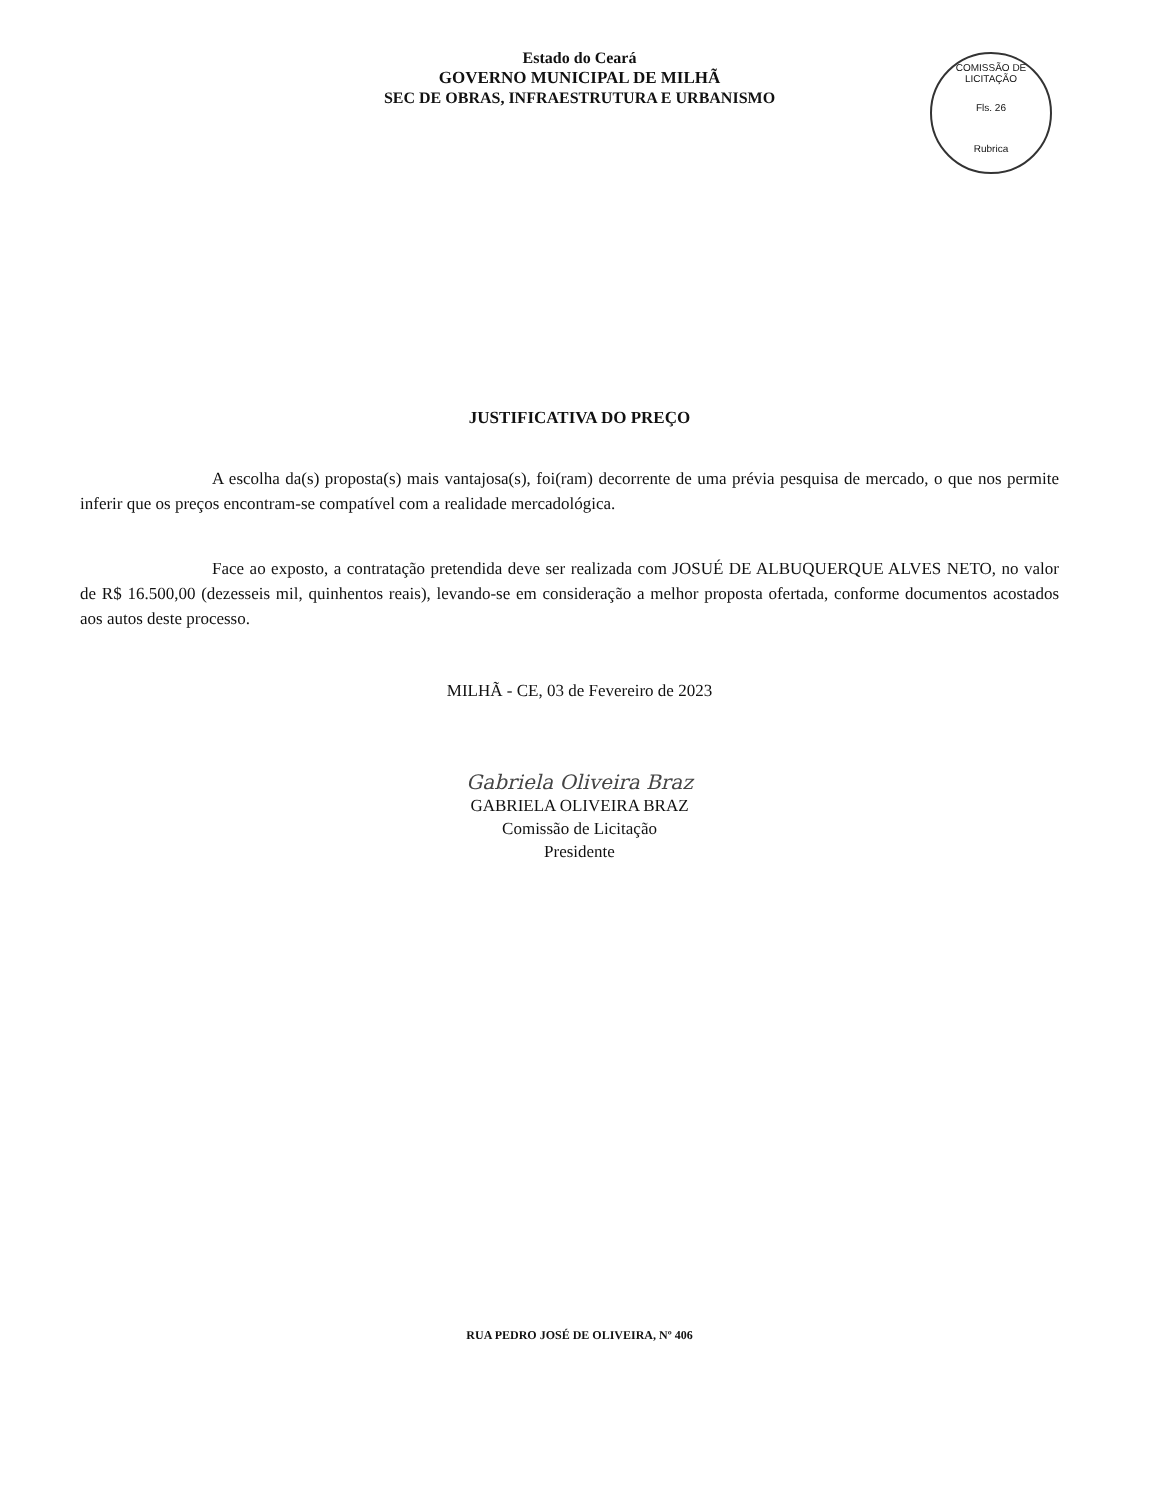Estado do Ceará
GOVERNO MUNICIPAL DE MILHÃ
SEC DE OBRAS, INFRAESTRUTURA E URBANISMO
COMISSÃO DE LICITAÇÃO
Fls. 26
Rubrica
JUSTIFICATIVA DO PREÇO
A escolha da(s) proposta(s) mais vantajosa(s), foi(ram) decorrente de uma prévia pesquisa de mercado, o que nos permite inferir que os preços encontram-se compatível com a realidade mercadológica.
Face ao exposto, a contratação pretendida deve ser realizada com JOSUÉ DE ALBUQUERQUE ALVES NETO, no valor de R$ 16.500,00 (dezesseis mil, quinhentos reais), levando-se em consideração a melhor proposta ofertada, conforme documentos acostados aos autos deste processo.
MILHÃ - CE, 03 de Fevereiro de 2023
Gabriela Oliveira Braz
GABRIELA OLIVEIRA BRAZ
Comissão de Licitação
Presidente
RUA PEDRO JOSÉ DE OLIVEIRA, Nº 406